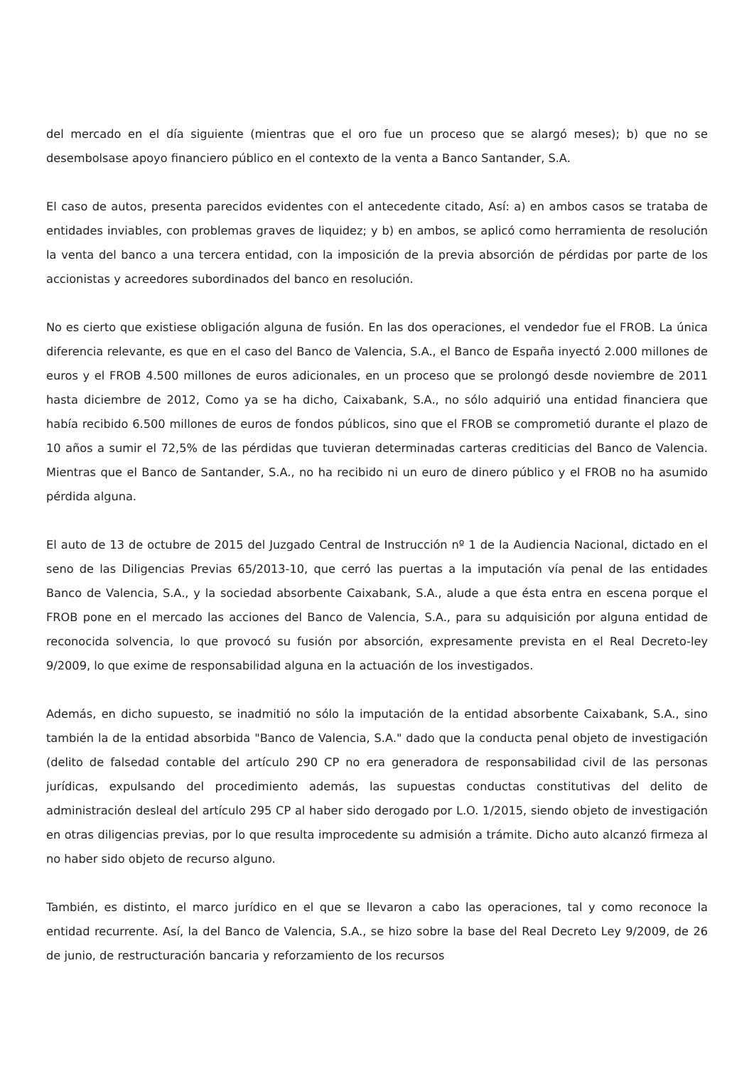del mercado en el día siguiente (mientras que el oro fue un proceso que se alargó meses); b) que no se desembolsase apoyo financiero público en el contexto de la venta a Banco Santander, S.A.
El caso de autos, presenta parecidos evidentes con el antecedente citado, Así: a) en ambos casos se trataba de entidades inviables, con problemas graves de liquidez; y b) en ambos, se aplicó como herramienta de resolución la venta del banco a una tercera entidad, con la imposición de la previa absorción de pérdidas por parte de los accionistas y acreedores subordinados del banco en resolución.
No es cierto que existiese obligación alguna de fusión. En las dos operaciones, el vendedor fue el FROB. La única diferencia relevante, es que en el caso del Banco de Valencia, S.A., el Banco de España inyectó 2.000 millones de euros y el FROB 4.500 millones de euros adicionales, en un proceso que se prolongó desde noviembre de 2011 hasta diciembre de 2012, Como ya se ha dicho, Caixabank, S.A., no sólo adquirió una entidad financiera que había recibido 6.500 millones de euros de fondos públicos, sino que el FROB se comprometió durante el plazo de 10 años a sumir el 72,5% de las pérdidas que tuvieran determinadas carteras crediticias del Banco de Valencia. Mientras que el Banco de Santander, S.A., no ha recibido ni un euro de dinero público y el FROB no ha asumido pérdida alguna.
El auto de 13 de octubre de 2015 del Juzgado Central de Instrucción nº 1 de la Audiencia Nacional, dictado en el seno de las Diligencias Previas 65/2013-10, que cerró las puertas a la imputación vía penal de las entidades Banco de Valencia, S.A., y la sociedad absorbente Caixabank, S.A., alude a que ésta entra en escena porque el FROB pone en el mercado las acciones del Banco de Valencia, S.A., para su adquisición por alguna entidad de reconocida solvencia, lo que provocó su fusión por absorción, expresamente prevista en el Real Decreto-ley 9/2009, lo que exime de responsabilidad alguna en la actuación de los investigados.
Además, en dicho supuesto, se inadmitió no sólo la imputación de la entidad absorbente Caixabank, S.A., sino también la de la entidad absorbida "Banco de Valencia, S.A." dado que la conducta penal objeto de investigación (delito de falsedad contable del artículo 290 CP no era generadora de responsabilidad civil de las personas jurídicas, expulsando del procedimiento además, las supuestas conductas constitutivas del delito de administración desleal del artículo 295 CP al haber sido derogado por L.O. 1/2015, siendo objeto de investigación en otras diligencias previas, por lo que resulta improcedente su admisión a trámite. Dicho auto alcanzó firmeza al no haber sido objeto de recurso alguno.
También, es distinto, el marco jurídico en el que se llevaron a cabo las operaciones, tal y como reconoce la entidad recurrente. Así, la del Banco de Valencia, S.A., se hizo sobre la base del Real Decreto Ley 9/2009, de 26 de junio, de restructuración bancaria y reforzamiento de los recursos